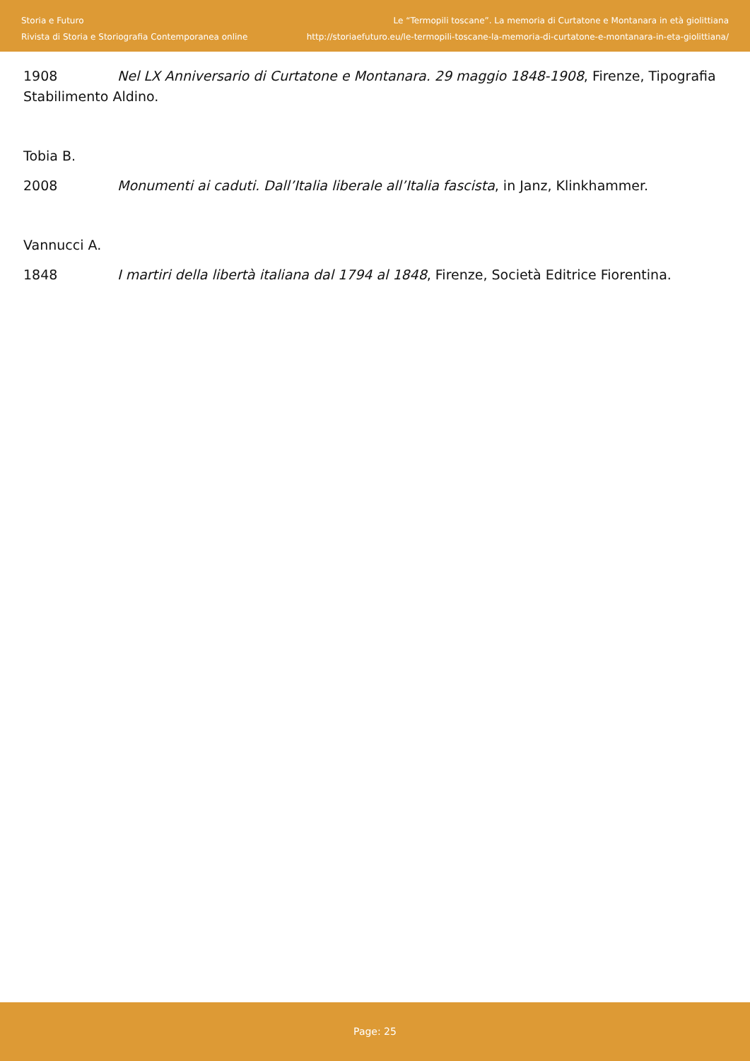Storia e Futuro
Rivista di Storia e Storiografia Contemporanea online
Le “Termopili toscane”. La memoria di Curtatone e Montanara in età giolittiana
http://storiaefuturo.eu/le-termopili-toscane-la-memoria-di-curtatone-e-montanara-in-eta-giolittiana/
1908 Nel LX Anniversario di Curtatone e Montanara. 29 maggio 1848-1908, Firenze, Tipografia Stabilimento Aldino.
Tobia B.
2008 Monumenti ai caduti. Dall’Italia liberale all’Italia fascista, in Janz, Klinkhammer.
Vannucci A.
1848 I martiri della libertà italiana dal 1794 al 1848, Firenze, Società Editrice Fiorentina.
Page: 25